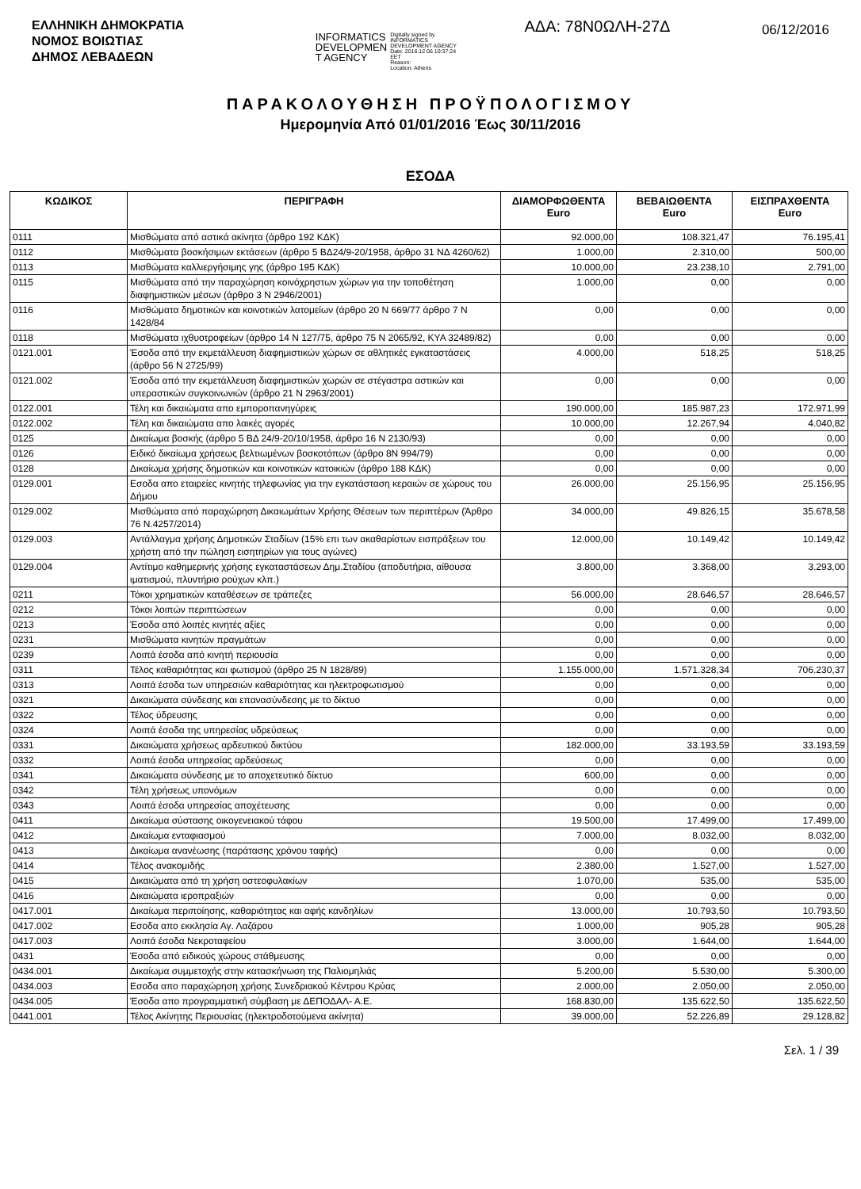ΕΛΛΗΝΙΚΗ ΔΗΜΟΚΡΑΤΙΑ
ΝΟΜΟΣ ΒΟΙΩΤΙΑΣ
ΔΗΜΟΣ ΛΕΒΑΔΕΩΝ
INFORMATICS
DEVELOPMEN
T AGENCY
Digitally signed by
INFORMATICS
DEVELOPMENT AGENCY
Date: 2016.12.06 10:37:24
EET
Reason:
Location: Athens
ΑΔΑ: 78Ν0ΩΛΗ-27Δ
06/12/2016
ΠΑΡΑΚΟΛΟΥΘΗΣΗ ΠΡΟΫΠΟΛΟΓΙΣΜΟΥ
Ημερομηνία Από 01/01/2016 Έως 30/11/2016
ΕΣΟΔΑ
| ΚΩΔΙΚΟΣ | ΠΕΡΙΓΡΑΦΗ | ΔΙΑΜΟΡΦΩΘΕΝΤΑ Euro | ΒΕΒΑΙΩΘΕΝΤΑ Euro | ΕΙΣΠΡΑΧΘΕΝΤΑ Euro |
| --- | --- | --- | --- | --- |
| 0111 | Μισθώματα από αστικά ακίνητα (άρθρο 192 ΚΔΚ) | 92.000,00 | 108.321,47 | 76.195,41 |
| 0112 | Μισθώματα βοσκήσιμων εκτάσεων (άρθρο 5 ΒΔ24/9-20/1958, άρθρο 31 ΝΔ 4260/62) | 1.000,00 | 2.310,00 | 500,00 |
| 0113 | Μισθώματα καλλιεργήσιμης γης (άρθρο 195 ΚΔΚ) | 10.000,00 | 23.238,10 | 2.791,00 |
| 0115 | Μισθώματα από την παραχώρηση κοινόχρηστων χώρων για την τοποθέτηση διαφημιστικών μέσων (άρθρο 3 Ν 2946/2001) | 1.000,00 | 0,00 | 0,00 |
| 0116 | Μισθώματα δημοτικών και κοινοτικών λατομείων (άρθρο 20 Ν 669/77 άρθρο 7 Ν 1428/84 | 0,00 | 0,00 | 0,00 |
| 0118 | Μισθώματα ιχθυοτροφείων (άρθρο 14 Ν 127/75, άρθρο 75 Ν 2065/92, ΚΥΑ 32489/82) | 0,00 | 0,00 | 0,00 |
| 0121.001 | Έσοδα από την εκμετάλλευση διαφημιστικών χώρων σε αθλητικές εγκαταστάσεις (άρθρο 56 Ν 2725/99) | 4.000,00 | 518,25 | 518,25 |
| 0121.002 | Έσοδα από την εκμετάλλευση διαφημιστικών χωρών σε στέγαστρα αστικών και υπεραστικών συγκοινωνιών (άρθρο 21 Ν 2963/2001) | 0,00 | 0,00 | 0,00 |
| 0122.001 | Τέλη και δικαιώματα απο εμποροπανηγύρεις | 190.000,00 | 185.987,23 | 172.971,99 |
| 0122.002 | Τέλη και δικαιώματα απο λαικές αγορές | 10.000,00 | 12.267,94 | 4.040,82 |
| 0125 | Δικαίωμα βοσκής (άρθρο 5 ΒΔ 24/9-20/10/1958, άρθρο 16 Ν 2130/93) | 0,00 | 0,00 | 0,00 |
| 0126 | Ειδικό δικαίωμα χρήσεως βελτιωμένων βοσκοτόπων (άρθρο 8Ν 994/79) | 0,00 | 0,00 | 0,00 |
| 0128 | Δικαίωμα χρήσης δημοτικών και κοινοτικών κατοικιών (άρθρο 188 ΚΔΚ) | 0,00 | 0,00 | 0,00 |
| 0129.001 | Εσοδα απο εταιρείες κινητής τηλεφωνίας για την εγκατάσταση κεραιών σε χώρους του Δήμου | 26.000,00 | 25.156,95 | 25.156,95 |
| 0129.002 | Μισθώματα από παραχώρηση Δικαιωμάτων Χρήσης Θέσεων των περιπτέρων (Άρθρο 76 Ν.4257/2014) | 34.000,00 | 49.826,15 | 35.678,58 |
| 0129.003 | Αντάλλαγμα χρήσης Δημοτικών Σταδίων (15% επι των ακαθαρίστων εισπράξεων του χρήστη από την πώληση εισητηρίων για τους αγώνες) | 12.000,00 | 10.149,42 | 10.149,42 |
| 0129.004 | Αντίτιμο καθημερινής χρήσης εγκαταστάσεων Δημ.Σταδίου (αποδυτήρια, αίθουσα ιματισμού, πλυντήριο ρούχων κλπ.) | 3.800,00 | 3.368,00 | 3.293,00 |
| 0211 | Τόκοι χρηματικών καταθέσεων σε τράπεζες | 56.000,00 | 28.646,57 | 28.646,57 |
| 0212 | Τόκοι λοιπών περιπτώσεων | 0,00 | 0,00 | 0,00 |
| 0213 | Έσοδα από λοιπές κινητές αξίες | 0,00 | 0,00 | 0,00 |
| 0231 | Μισθώματα κινητών πραγμάτων | 0,00 | 0,00 | 0,00 |
| 0239 | Λοιπά έσοδα από κινητή περιουσία | 0,00 | 0,00 | 0,00 |
| 0311 | Τέλος καθαριότητας και φωτισμού (άρθρο 25 Ν 1828/89) | 1.155.000,00 | 1.571.328,34 | 706.230,37 |
| 0313 | Λοιπά έσοδα των υπηρεσιών καθαριότητας και ηλεκτροφωτισμού | 0,00 | 0,00 | 0,00 |
| 0321 | Δικαιώματα σύνδεσης και επανασύνδεσης με το δίκτυο | 0,00 | 0,00 | 0,00 |
| 0322 | Τέλος ύδρευσης | 0,00 | 0,00 | 0,00 |
| 0324 | Λοιπά έσοδα της υπηρεσίας υδρεύσεως | 0,00 | 0,00 | 0,00 |
| 0331 | Δικαιώματα χρήσεως αρδευτικού δικτύου | 182.000,00 | 33.193,59 | 33.193,59 |
| 0332 | Λοιπά έσοδα υπηρεσίας αρδεύσεως | 0,00 | 0,00 | 0,00 |
| 0341 | Δικαιώματα σύνδεσης με το αποχετευτικό δίκτυο | 600,00 | 0,00 | 0,00 |
| 0342 | Τέλη χρήσεως υπονόμων | 0,00 | 0,00 | 0,00 |
| 0343 | Λοιπά έσοδα υπηρεσίας αποχέτευσης | 0,00 | 0,00 | 0,00 |
| 0411 | Δικαίωμα σύστασης οικογενειακού τάφου | 19.500,00 | 17.499,00 | 17.499,00 |
| 0412 | Δικαίωμα ενταφιασμού | 7.000,00 | 8.032,00 | 8.032,00 |
| 0413 | Δικαίωμα ανανέωσης (παράτασης χρόνου ταφής) | 0,00 | 0,00 | 0,00 |
| 0414 | Τέλος ανακομιδής | 2.380,00 | 1.527,00 | 1.527,00 |
| 0415 | Δικαιώματα από τη χρήση οστεοφυλακίων | 1.070,00 | 535,00 | 535,00 |
| 0416 | Δικαιώματα ιεροπραξιών | 0,00 | 0,00 | 0,00 |
| 0417.001 | Δικαίωμα περιποίησης, καθαριότητας και αφής κανδηλίων | 13.000,00 | 10.793,50 | 10.793,50 |
| 0417.002 | Εσοδα απο εκκλησία Αγ. Λαζάρου | 1.000,00 | 905,28 | 905,28 |
| 0417.003 | Λοιπά έσοδα Νεκροταφείου | 3.000,00 | 1.644,00 | 1.644,00 |
| 0431 | Έσοδα από ειδικούς χώρους στάθμευσης | 0,00 | 0,00 | 0,00 |
| 0434.001 | Δικαίωμα συμμετοχής στην κατασκήνωση της Παλιομηλιάς | 5.200,00 | 5.530,00 | 5.300,00 |
| 0434.003 | Εσοδα απο παραχώρηση χρήσης Συνεδριακού Κέντρου Κρύας | 2.000,00 | 2.050,00 | 2.050,00 |
| 0434.005 | Έσοδα απο προγραμματική σύμβαση με ΔΕΠΟΔΑΛ- Α.Ε. | 168.830,00 | 135.622,50 | 135.622,50 |
| 0441.001 | Τέλος Ακίνητης Περιουσίας (ηλεκτροδοτούμενα ακίνητα) | 39.000,00 | 52.226,89 | 29.128,82 |
Σελ. 1 / 39